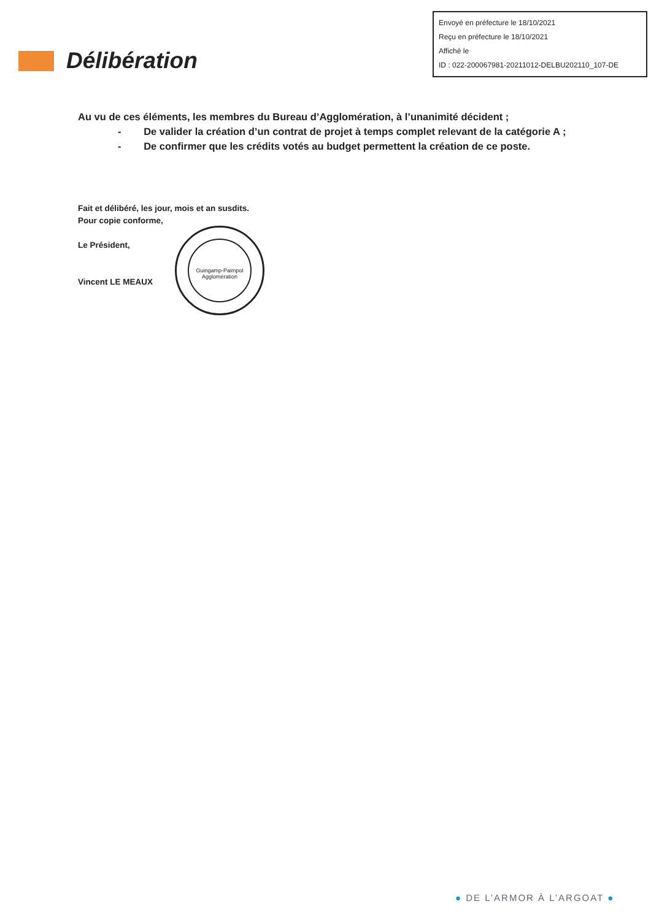Envoyé en préfecture le 18/10/2021
Reçu en préfecture le 18/10/2021
Affiché le
ID : 022-200067981-20211012-DELBU202110_107-DE
Délibération
Au vu de ces éléments, les membres du Bureau d’Agglomération, à l’unanimité décident ;
- De valider la création d’un contrat de projet à temps complet relevant de la catégorie A ;
- De confirmer que les crédits votés au budget permettent la création de ce poste.
Fait et délibéré, les jour, mois et an susdits.
Pour copie conforme,
Le Président,
Vincent LE MEAUX
Guingamp-Paimpol Agglomération
● DE L’ARMOR À L’ARGOAT ●